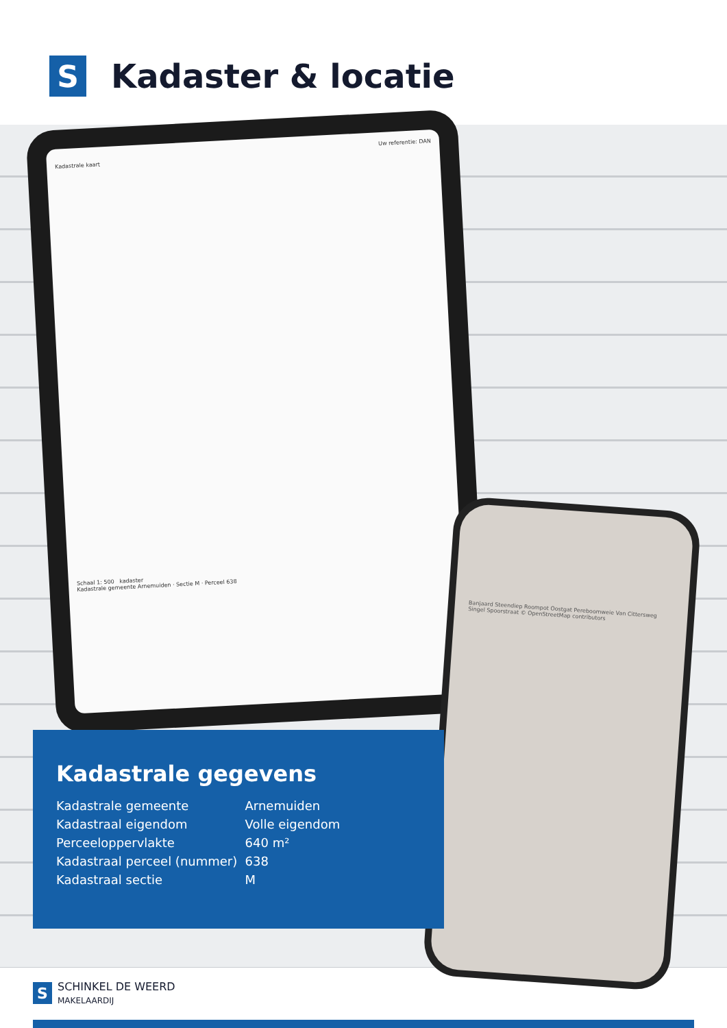S
Kadaster & locatie
Uw referentie: DAN
Kadastrale kaart
Schaal 1: 500 kadaster
Kadastrale gemeente Arnemuiden · Sectie M · Perceel 638
Banjaard Steendiep Roompot Oostgat Pereboomweie Van Cittersweg Singel Spoorstraat © OpenStreetMap contributors
Kadastrale gegevens
| Kadastrale gemeente | Arnemuiden |
| Kadastraal eigendom | Volle eigendom |
| Perceeloppervlakte | 640 m² |
| Kadastraal perceel (nummer) | 638 |
| Kadastraal sectie | M |
S
SCHINKEL DE WEERD
MAKELAARDIJ